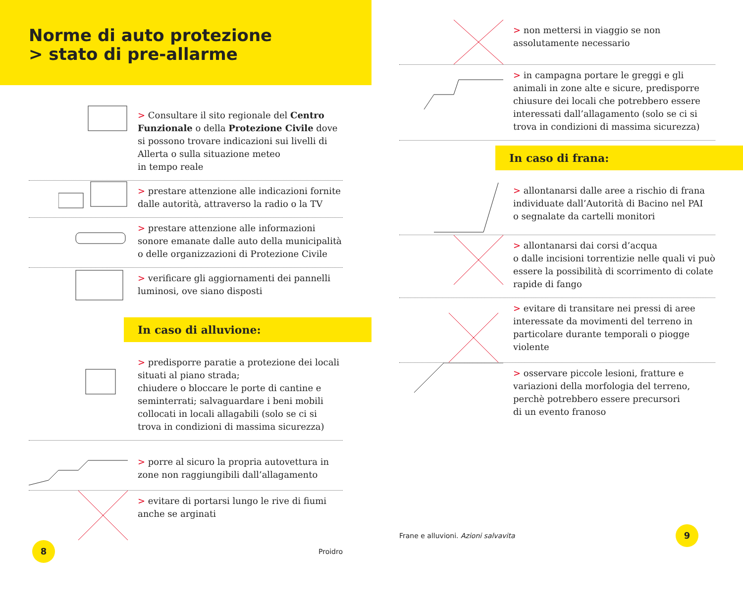Norme di auto protezione
> stato di pre-allarme
> Consultare il sito regionale del Centro Funzionale o della Protezione Civile dove si possono trovare indicazioni sui livelli di Allerta o sulla situazione meteo
in tempo reale
> prestare attenzione alle indicazioni fornite dalle autorità, attraverso la radio o la TV
> prestare attenzione alle informazioni sonore emanate dalle auto della municipalità o delle organizzazioni di Protezione Civile
> verificare gli aggiornamenti dei pannelli luminosi, ove siano disposti
In caso di alluvione:
> predisporre paratie a protezione dei locali situati al piano strada;
chiudere o bloccare le porte di cantine e seminterrati; salvaguardare i beni mobili collocati in locali allagabili (solo se ci si trova in condizioni di massima sicurezza)
> porre al sicuro la propria autovettura in zone non raggiungibili dall’allagamento
> evitare di portarsi lungo le rive di fiumi anche se arginati
8
Proidro
> non mettersi in viaggio se non assolutamente necessario
> in campagna portare le greggi e gli animali in zone alte e sicure, predisporre chiusure dei locali che potrebbero essere interessati dall’allagamento (solo se ci si trova in condizioni di massima sicurezza)
In caso di frana:
> allontanarsi dalle aree a rischio di frana individuate dall’Autorità di Bacino nel PAI
o segnalate da cartelli monitori
> allontanarsi dai corsi d’acqua
o dalle incisioni torrentizie nelle quali vi può essere la possibilità di scorrimento di colate rapide di fango
> evitare di transitare nei pressi di aree interessate da movimenti del terreno in particolare durante temporali o piogge violente
> osservare piccole lesioni, fratture e variazioni della morfologia del terreno, perchè potrebbero essere precursori
di un evento franoso
Frane e alluvioni. Azioni salvavita
9